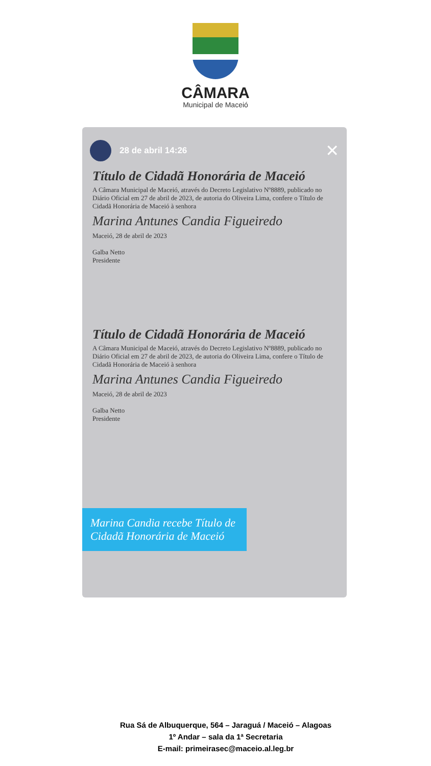CÂMARA
Municipal de Maceió
28 de abril 14:26
✕
Título de Cidadã Honorária de Maceió
A Câmara Municipal de Maceió, através do Decreto Legislativo Nº8889, publicado no Diário Oficial em 27 de abril de 2023, de autoria do Oliveira Lima, confere o Título de Cidadã Honorária de Maceió à senhora
Marina Antunes Candia Figueiredo
Maceió, 28 de abril de 2023
Galba Netto
Presidente
Título de Cidadã Honorária de Maceió
A Câmara Municipal de Maceió, através do Decreto Legislativo Nº8889, publicado no Diário Oficial em 27 de abril de 2023, de autoria do Oliveira Lima, confere o Título de Cidadã Honorária de Maceió à senhora
Marina Antunes Candia Figueiredo
Maceió, 28 de abril de 2023
Galba Netto
Presidente
Marina Candia recebe Título de Cidadã Honorária de Maceió
Rua Sá de Albuquerque, 564 – Jaraguá / Maceió – Alagoas
1º Andar – sala da 1ª Secretaria
E-mail: primeirasec@maceio.al.leg.br